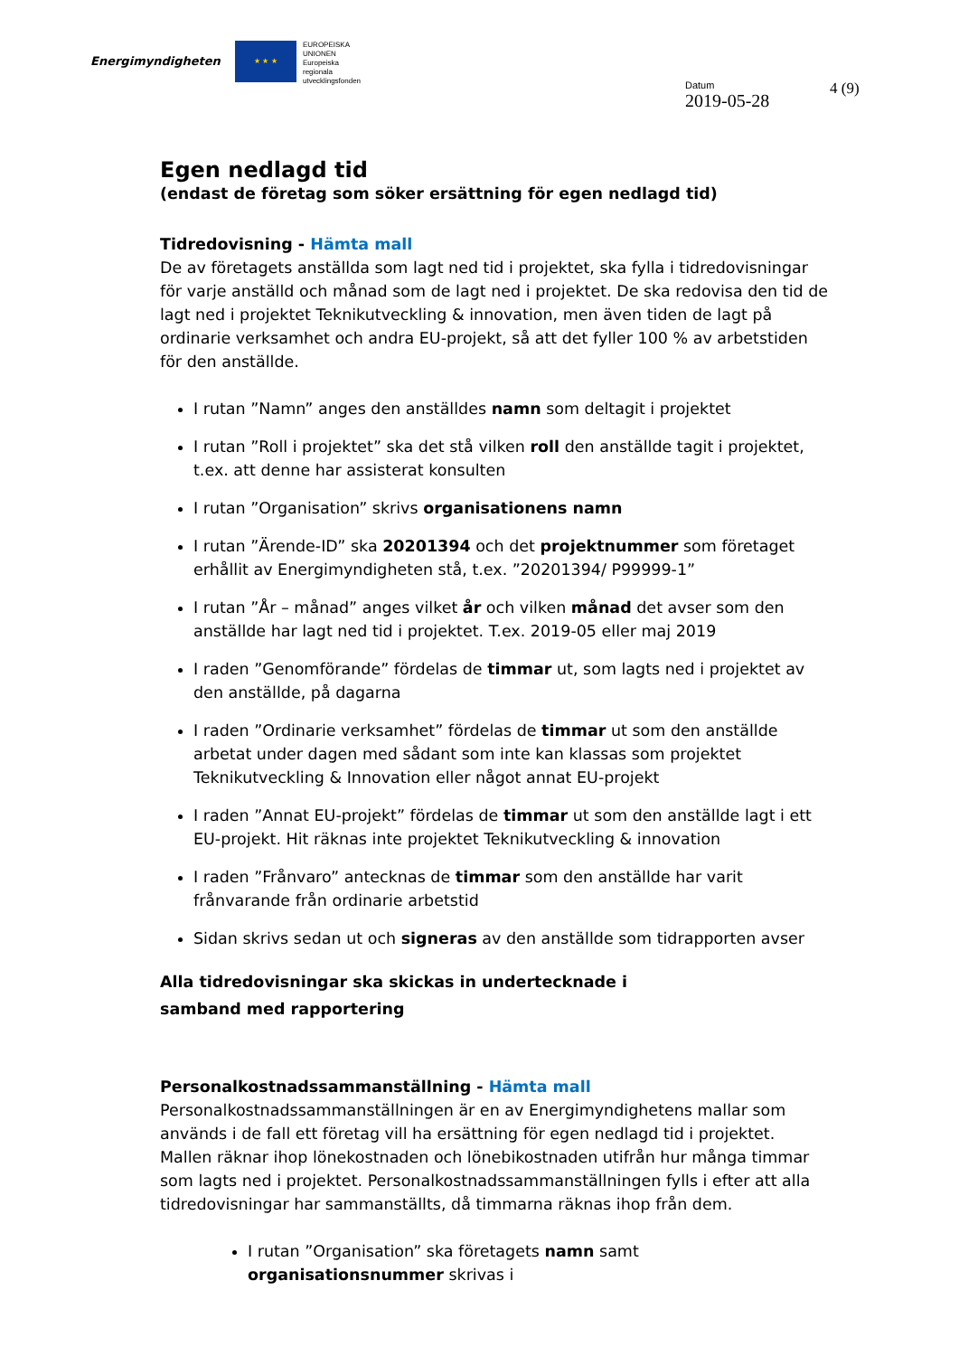Energimyndigheten
★ ★ ★
EUROPEISKA
UNIONEN
Europeiska
regionala
utvecklingsfonden
Datum
2019-05-28
4 (9)
Egen nedlagd tid
(endast de företag som söker ersättning för egen nedlagd tid)
Tidredovisning - Hämta mall
De av företagets anställda som lagt ned tid i projektet, ska fylla i tidredovisningar för varje anställd och månad som de lagt ned i projektet. De ska redovisa den tid de lagt ned i projektet Teknikutveckling & innovation, men även tiden de lagt på ordinarie verksamhet och andra EU-projekt, så att det fyller 100 % av arbetstiden för den anställde.
I rutan ”Namn” anges den anställdes namn som deltagit i projektet
I rutan ”Roll i projektet” ska det stå vilken roll den anställde tagit i projektet, t.ex. att denne har assisterat konsulten
I rutan ”Organisation” skrivs organisationens namn
I rutan ”Ärende-ID” ska 20201394 och det projektnummer som företaget erhållit av Energimyndigheten stå, t.ex. ”20201394/ P99999-1”
I rutan ”År – månad” anges vilket år och vilken månad det avser som den anställde har lagt ned tid i projektet. T.ex. 2019-05 eller maj 2019
I raden ”Genomförande” fördelas de timmar ut, som lagts ned i projektet av den anställde, på dagarna
I raden ”Ordinarie verksamhet” fördelas de timmar ut som den anställde arbetat under dagen med sådant som inte kan klassas som projektet Teknikutveckling & Innovation eller något annat EU-projekt
I raden ”Annat EU-projekt” fördelas de timmar ut som den anställde lagt i ett EU-projekt. Hit räknas inte projektet Teknikutveckling & innovation
I raden ”Frånvaro” antecknas de timmar som den anställde har varit frånvarande från ordinarie arbetstid
Sidan skrivs sedan ut och signeras av den anställde som tidrapporten avser
Alla tidredovisningar ska skickas in undertecknade i samband med rapportering
Personalkostnadssammanställning - Hämta mall
Personalkostnadssammanställningen är en av Energimyndighetens mallar som används i de fall ett företag vill ha ersättning för egen nedlagd tid i projektet. Mallen räknar ihop lönekostnaden och lönebikostnaden utifrån hur många timmar som lagts ned i projektet. Personalkostnadssammanställningen fylls i efter att alla tidredovisningar har sammanställts, då timmarna räknas ihop från dem.
I rutan ”Organisation” ska företagets namn samt organisationsnummer skrivas i